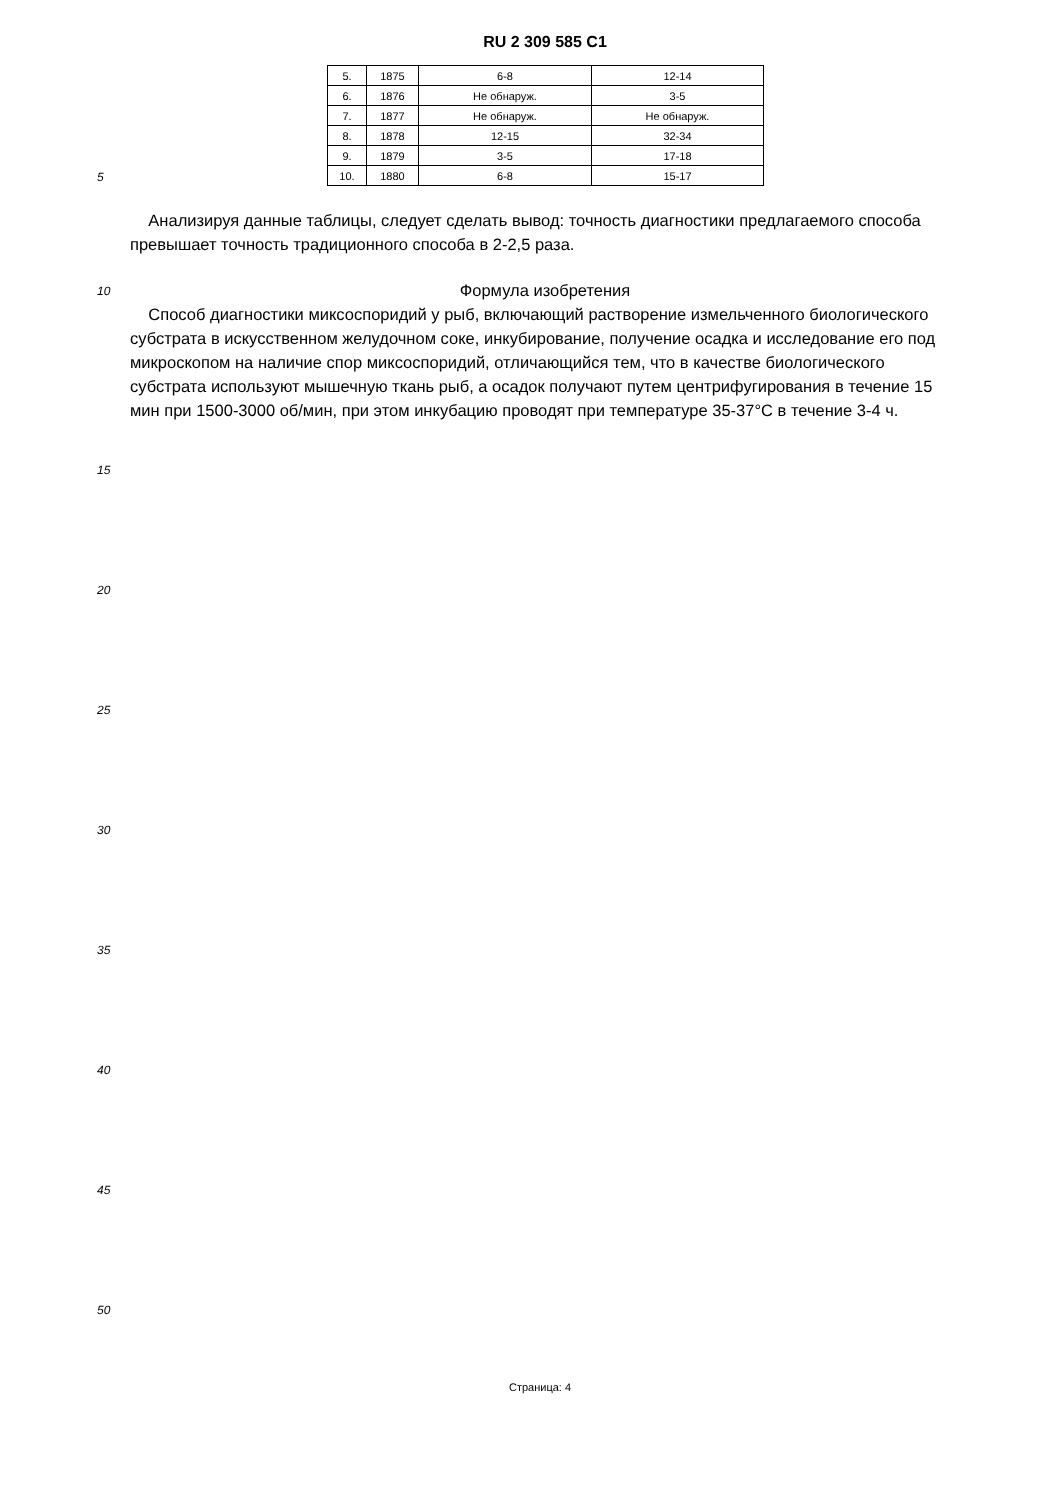RU 2 309 585 C1
| 5. | 1875 | 6-8 | 12-14 |
| 6. | 1876 | Не обнаруж. | 3-5 |
| 7. | 1877 | Не обнаруж. | Не обнаруж. |
| 8. | 1878 | 12-15 | 32-34 |
| 9. | 1879 | 3-5 | 17-18 |
| 10. | 1880 | 6-8 | 15-17 |
5
Анализируя данные таблицы, следует сделать вывод: точность диагностики предлагаемого способа превышает точность традиционного способа в 2-2,5 раза.
10
Формула изобретения
Способ диагностики миксоспоридий у рыб, включающий растворение измельченного биологического субстрата в искусственном желудочном соке, инкубирование, получение осадка и исследование его под микроскопом на наличие спор миксоспоридий, отличающийся тем, что в качестве биологического субстрата используют мышечную ткань рыб, а осадок получают путем центрифугирования в течение 15 мин при 1500-3000 об/мин, при этом инкубацию проводят при температуре 35-37°С в течение 3-4 ч.
15
20
25
30
35
40
45
50
Страница: 4